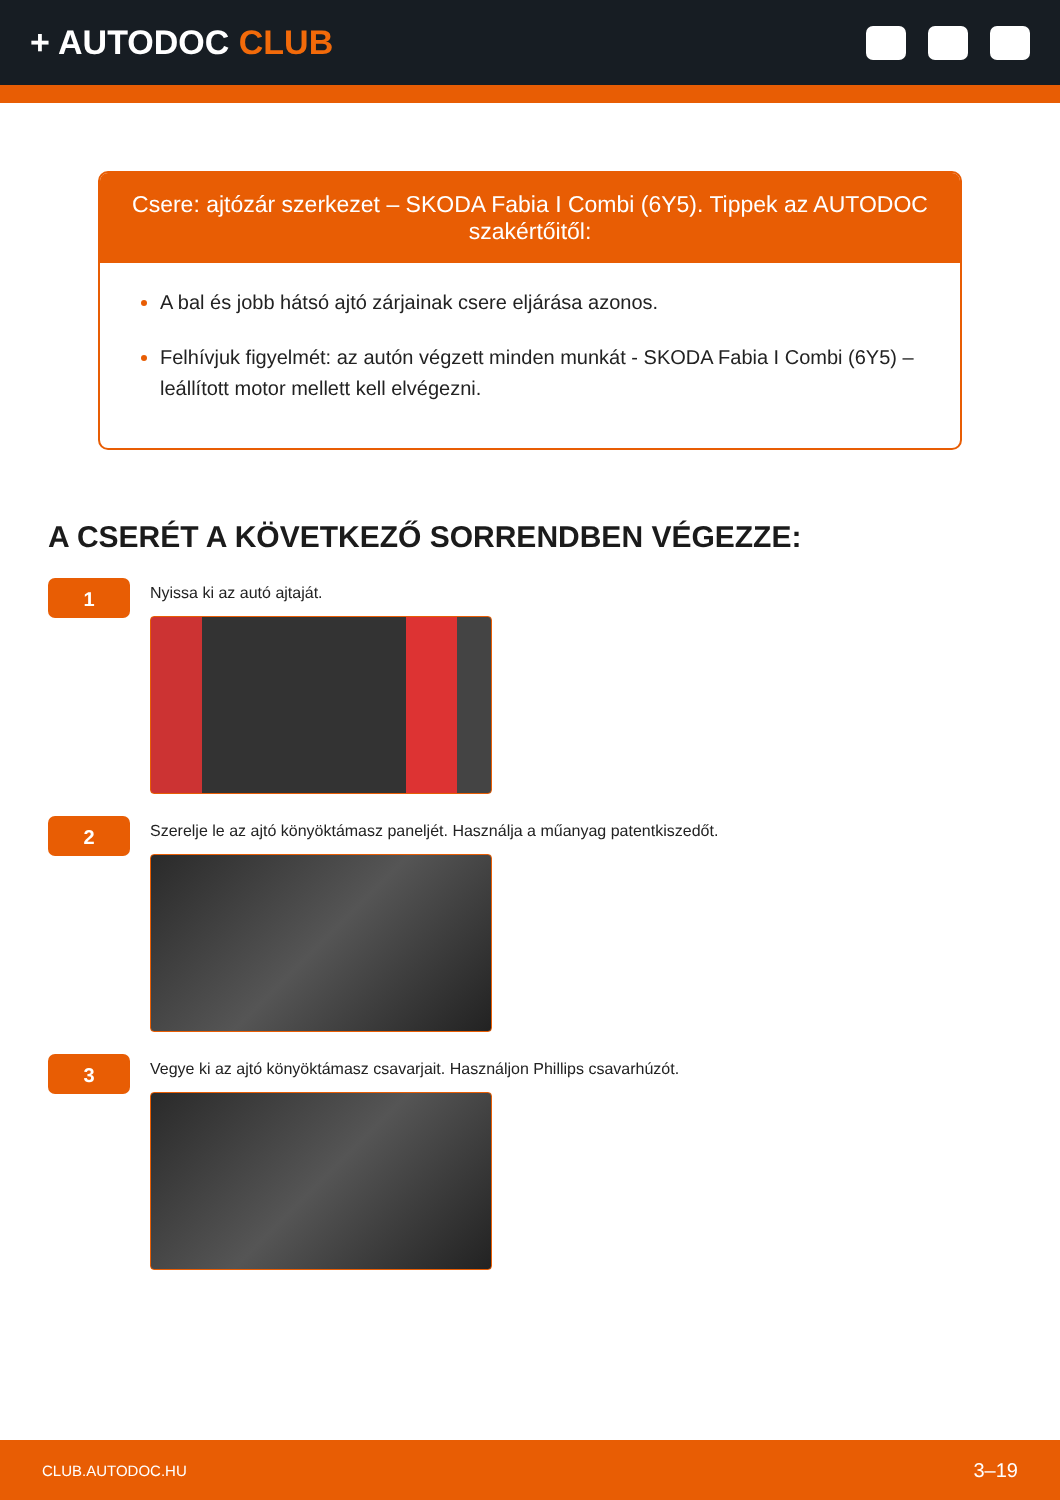+ AUTODOC CLUB
Csere: ajtózár szerkezet – SKODA Fabia I Combi (6Y5). Tippek az AUTODOC szakértőitől:
A bal és jobb hátsó ajtó zárjainak csere eljárása azonos.
Felhívjuk figyelmét: az autón végzett minden munkát - SKODA Fabia I Combi (6Y5) – leállított motor mellett kell elvégezni.
A CSERÉT A KÖVETKEZŐ SORRENDBEN VÉGEZZE:
1
Nyissa ki az autó ajtaját.
2
Szerelje le az ajtó könyöktámasz paneljét. Használja a műanyag patentkiszedőt.
3
Vegye ki az ajtó könyöktámasz csavarjait. Használjon Phillips csavarhúzót.
CLUB.AUTODOC.HU 3–19